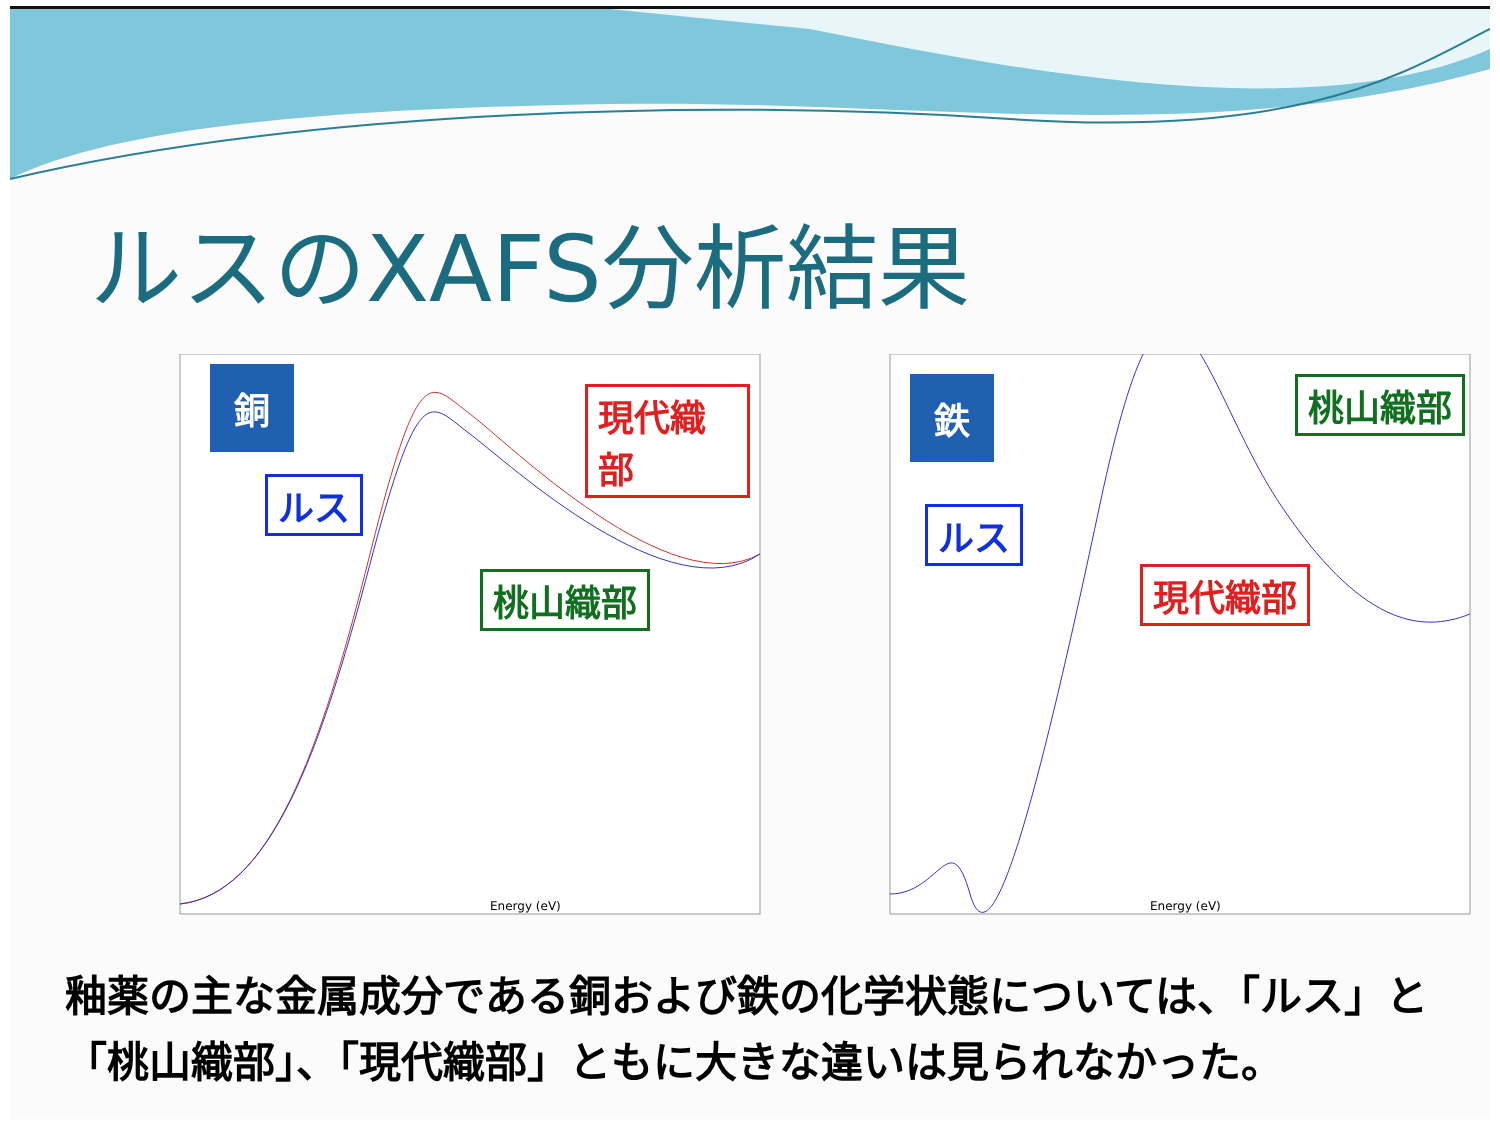ルスのXAFS分析結果
銅 現代織部
ルス
桃山織部
Energy (eV)
鉄 桃山織部
ルス
現代織部
Energy (eV)
釉薬の主な金属成分である銅および鉄の化学状態については、「ルス」と
「桃山織部」、「現代織部」ともに大きな違いは見られなかった。